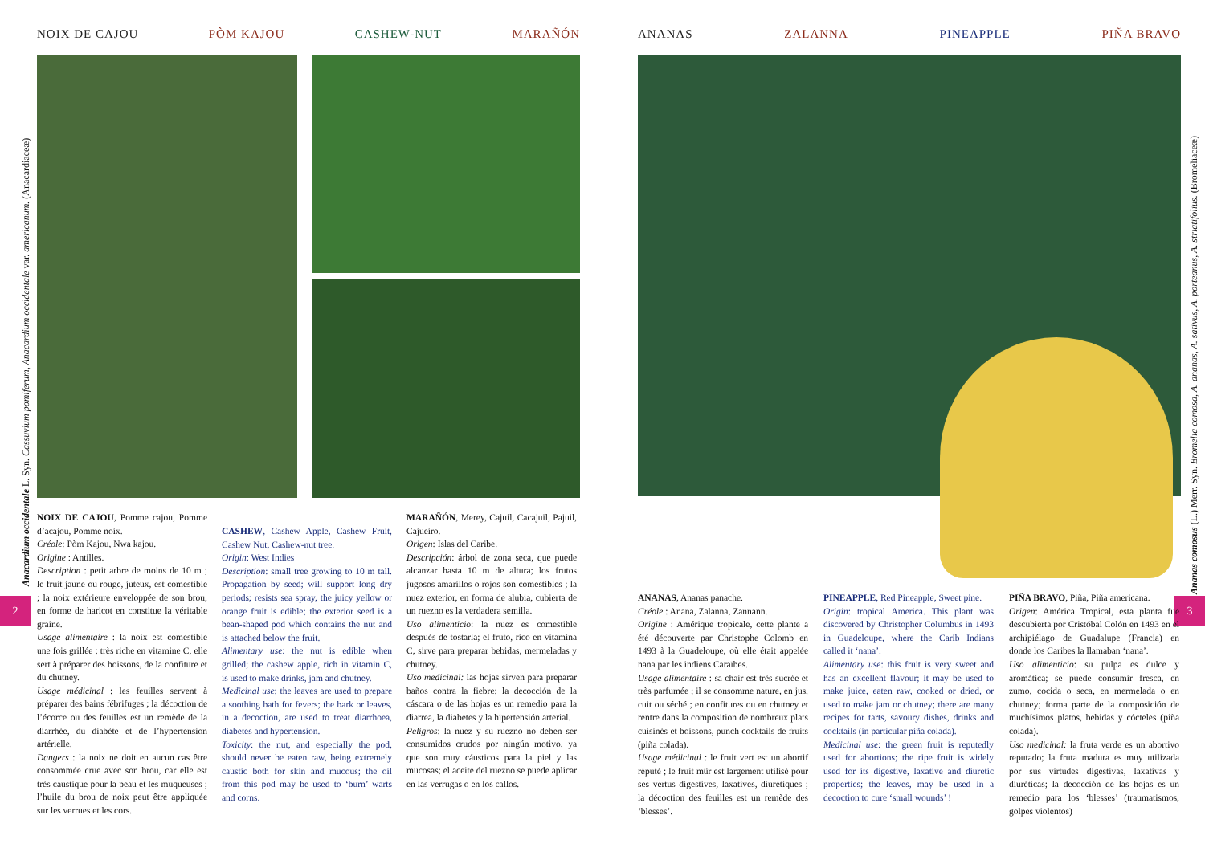NOIX DE CAJOU PÒM KAJOU CASHEW-NUT MARAÑÓN
Anacardium occidentale L. Syn. Cassuvium pomiferum, Anacardium occidentale var. americanum. (Anacardiaceæ)
2
NOIX DE CAJOU, Pomme cajou, Pomme d’acajou, Pomme noix.
Créole: Pòm Kajou, Nwa kajou.
Origine : Antilles.
Description : petit arbre de moins de 10 m ; le fruit jaune ou rouge, juteux, est comestible ; la noix extérieure enveloppée de son brou, en forme de haricot en constitue la véritable graine.
Usage alimentaire : la noix est comestible une fois grillée ; très riche en vitamine C, elle sert à préparer des boissons, de la confiture et du chutney.
Usage médicinal : les feuilles servent à préparer des bains fébrifuges ; la décoction de l’écorce ou des feuilles est un remède de la diarrhée, du diabète et de l’hypertension artérielle.
Dangers : la noix ne doit en aucun cas être consommée crue avec son brou, car elle est très caustique pour la peau et les muqueuses ; l’huile du brou de noix peut être appliquée sur les verrues et les cors.
CASHEW, Cashew Apple, Cashew Fruit, Cashew Nut, Cashew-nut tree.
Origin: West Indies
Description: small tree growing to 10 m tall. Propagation by seed; will support long dry periods; resists sea spray, the juicy yellow or orange fruit is edible; the exterior seed is a bean-shaped pod which contains the nut and is attached below the fruit.
Alimentary use: the nut is edible when grilled; the cashew apple, rich in vitamin C, is used to make drinks, jam and chutney.
Medicinal use: the leaves are used to prepare a soothing bath for fevers; the bark or leaves, in a decoction, are used to treat diarrhoea, diabetes and hypertension.
Toxicity: the nut, and especially the pod, should never be eaten raw, being extremely caustic both for skin and mucous; the oil from this pod may be used to ‘burn’ warts and corns.
MARAÑÓN, Merey, Cajuil, Cacajuil, Pajuil, Cajueiro.
Origen: Islas del Caribe.
Descripción: árbol de zona seca, que puede alcanzar hasta 10 m de altura; los frutos jugosos amarillos o rojos son comestibles ; la nuez exterior, en forma de alubia, cubierta de un ruezno es la verdadera semilla.
Uso alimenticio: la nuez es comestible después de tostarla; el fruto, rico en vitamina C, sirve para preparar bebidas, mermeladas y chutney.
Uso medicinal: las hojas sirven para preparar baños contra la fiebre; la decocción de la cáscara o de las hojas es un remedio para la diarrea, la diabetes y la hipertensión arterial.
Peligros: la nuez y su ruezno no deben ser consumidos crudos por ningún motivo, ya que son muy cáusticos para la piel y las mucosas; el aceite del ruezno se puede aplicar en las verrugas o en los callos.
ANANAS ZALANNA PINEAPPLE PIÑA BRAVO
Ananas comosus (L.) Merr. Syn. Bromelia comosa, A. ananas, A. sativus, A. porteanus, A. striatifolius. (Bromeliaceæ)
3
ANANAS, Ananas panache.
Créole : Anana, Zalanna, Zannann.
Origine : Amérique tropicale, cette plante a été découverte par Christophe Colomb en 1493 à la Guadeloupe, où elle était appelée nana par les indiens Caraïbes.
Usage alimentaire : sa chair est très sucrée et très parfumée ; il se consomme nature, en jus, cuit ou séché ; en confitures ou en chutney et rentre dans la composition de nombreux plats cuisinés et boissons, punch cocktails de fruits (piña colada).
Usage médicinal : le fruit vert est un abortif réputé ; le fruit mûr est largement utilisé pour ses vertus digestives, laxatives, diurétiques ; la décoction des feuilles est un remède des ‘blesses’.
PINEAPPLE, Red Pineapple, Sweet pine.
Origin: tropical America. This plant was discovered by Christopher Columbus in 1493 in Guadeloupe, where the Carib Indians called it ‘nana’.
Alimentary use: this fruit is very sweet and has an excellent flavour; it may be used to make juice, eaten raw, cooked or dried, or used to make jam or chutney; there are many recipes for tarts, savoury dishes, drinks and cocktails (in particular piña colada).
Medicinal use: the green fruit is reputedly used for abortions; the ripe fruit is widely used for its digestive, laxative and diuretic properties; the leaves, may be used in a decoction to cure ‘small wounds’ !
PIÑA BRAVO, Piña, Piña americana.
Origen: América Tropical, esta planta fue descubierta por Cristóbal Colón en 1493 en el archipiélago de Guadalupe (Francia) en donde los Caribes la llamaban ‘nana’.
Uso alimenticio: su pulpa es dulce y aromática; se puede consumir fresca, en zumo, cocida o seca, en mermelada o en chutney; forma parte de la composición de muchísimos platos, bebidas y cócteles (piña colada).
Uso medicinal: la fruta verde es un abortivo reputado; la fruta madura es muy utilizada por sus virtudes digestivas, laxativas y diuréticas; la decocción de las hojas es un remedio para los ‘blesses’ (traumatismos, golpes violentos)